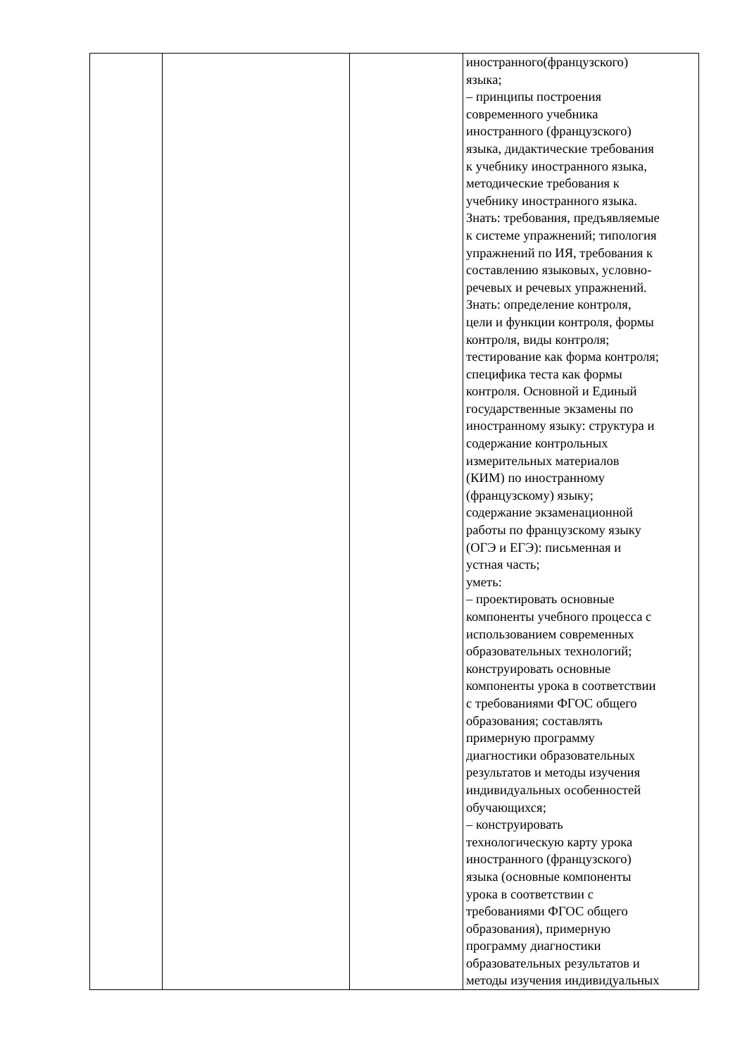| | | | иностранного(французского) языка; – принципы построения современного учебника иностранного (французского) языка, дидактические требования к учебнику иностранного языка, методические требования к учебнику иностранного языка. Знать: требования, предъявляемые к системе упражнений; типология упражнений по ИЯ, требования к составлению языковых, условно- речевых и речевых упражнений. Знать: определение контроля, цели и функции контроля, формы контроля, виды контроля; тестирование как форма контроля; специфика теста как формы контроля. Основной и Единый государственные экзамены по иностранному языку: структура и содержание контрольных измерительных материалов (КИМ) по иностранному (французскому) языку; содержание экзаменационной работы по французскому языку (ОГЭ и ЕГЭ): письменная и устная часть; уметь: – проектировать основные компоненты учебного процесса с использованием современных образовательных технологий; конструировать основные компоненты урока в соответствии с требованиями ФГОС общего образования; составлять примерную программу диагностики образовательных результатов и методы изучения индивидуальных особенностей обучающихся; – конструировать технологическую карту урока иностранного (французского) языка (основные компоненты урока в соответствии с требованиями ФГОС общего образования), примерную программу диагностики образовательных результатов и методы изучения индивидуальных |